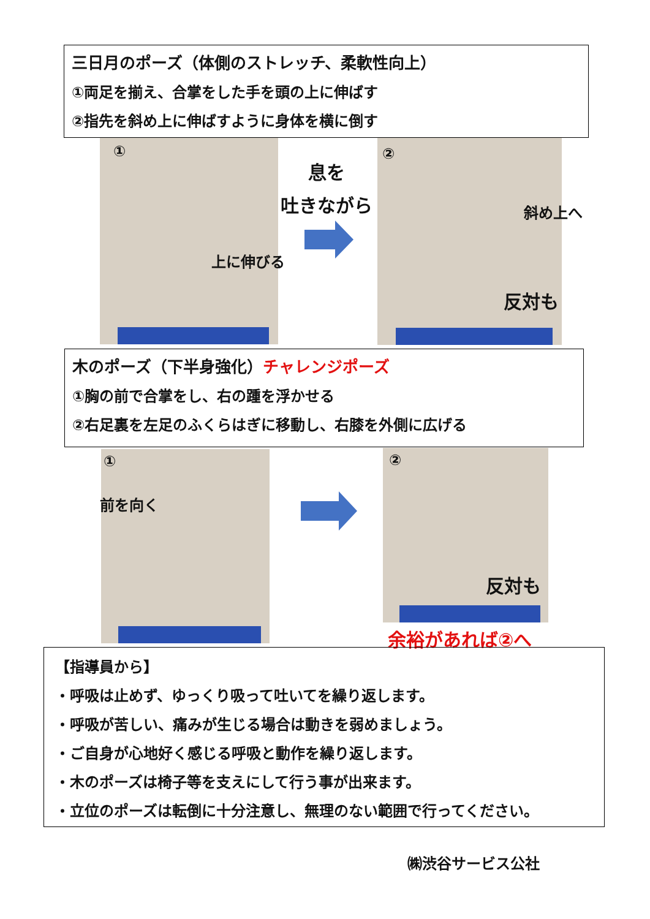三日月のポーズ（体側のストレッチ、柔軟性向上）
①両足を揃え、合掌をした手を頭の上に伸ばす
②指先を斜め上に伸ばすように身体を横に倒す
①
上に伸びる
息を
吐きながら
②
斜め上へ
反対も
木のポーズ（下半身強化）チャレンジポーズ
①胸の前で合掌をし、右の踵を浮かせる
②右足裏を左足のふくらはぎに移動し、右膝を外側に広げる
①
前を向く
②
反対も
余裕があれば②へ
【指導員から】
・呼吸は止めず、ゆっくり吸って吐いてを繰り返します。
・呼吸が苦しい、痛みが生じる場合は動きを弱めましょう。
・ご自身が心地好く感じる呼吸と動作を繰り返します。
・木のポーズは椅子等を支えにして行う事が出来ます。
・立位のポーズは転倒に十分注意し、無理のない範囲で行ってください。
㈱渋谷サービス公社